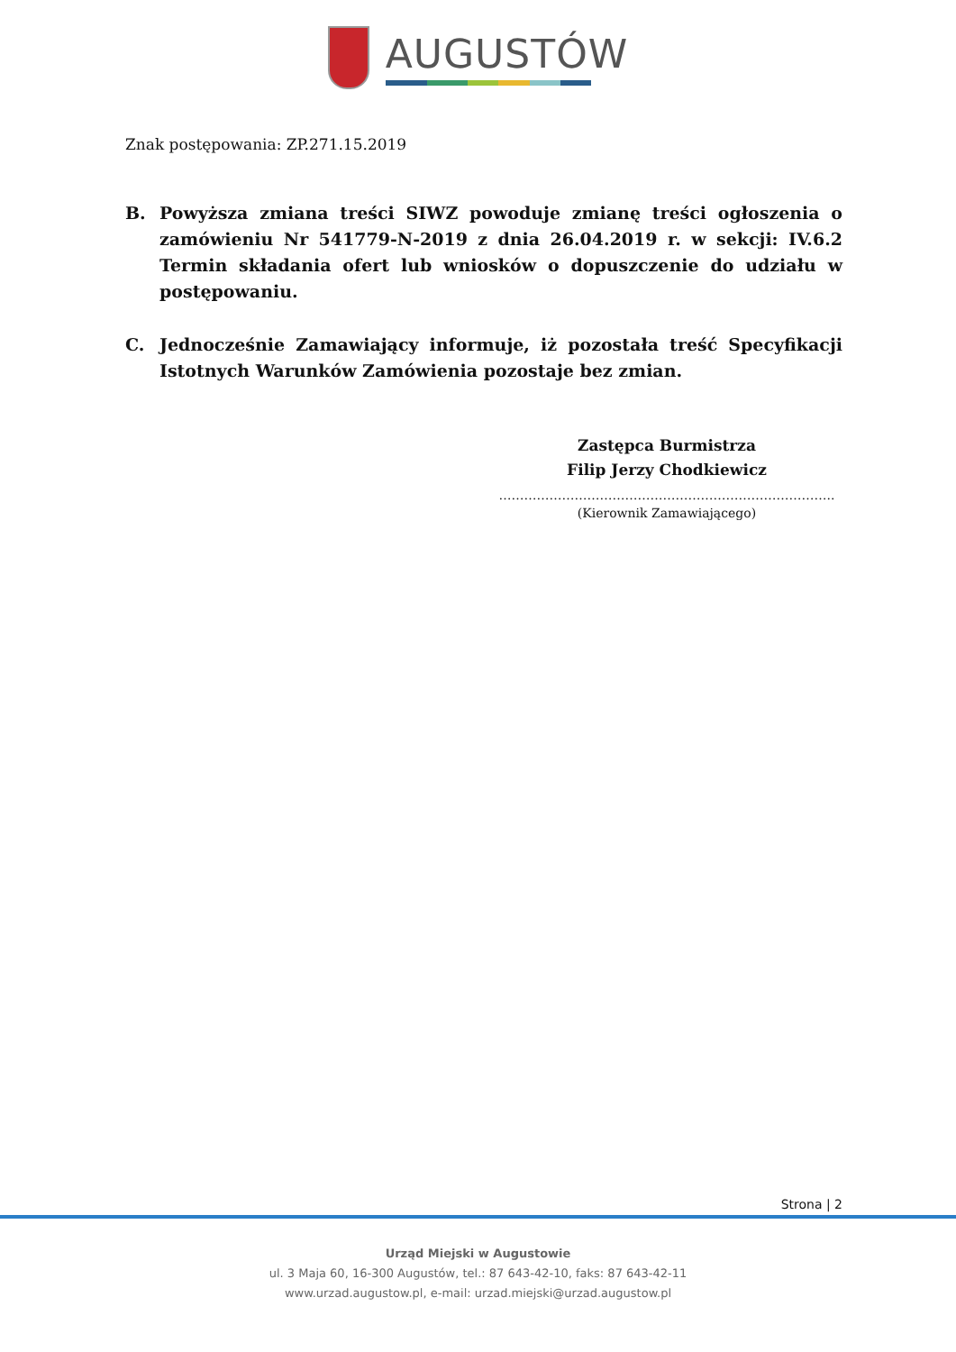AUGUSTÓW
Znak postępowania: ZP.271.15.2019
B. Powyższa zmiana treści SIWZ powoduje zmianę treści ogłoszenia o zamówieniu Nr 541779-N-2019 z dnia 26.04.2019 r. w sekcji: IV.6.2 Termin składania ofert lub wniosków o dopuszczenie do udziału w postępowaniu.
C. Jednocześnie Zamawiający informuje, iż pozostała treść Specyfikacji Istotnych Warunków Zamówienia pozostaje bez zmian.
Zastępca Burmistrza
Filip Jerzy Chodkiewicz
……………………………………………………………………..
(Kierownik Zamawiającego)
Strona | 2
Urząd Miejski w Augustowie
ul. 3 Maja 60, 16-300 Augustów, tel.: 87 643-42-10, faks: 87 643-42-11
www.urzad.augustow.pl, e-mail: urzad.miejski@urzad.augustow.pl